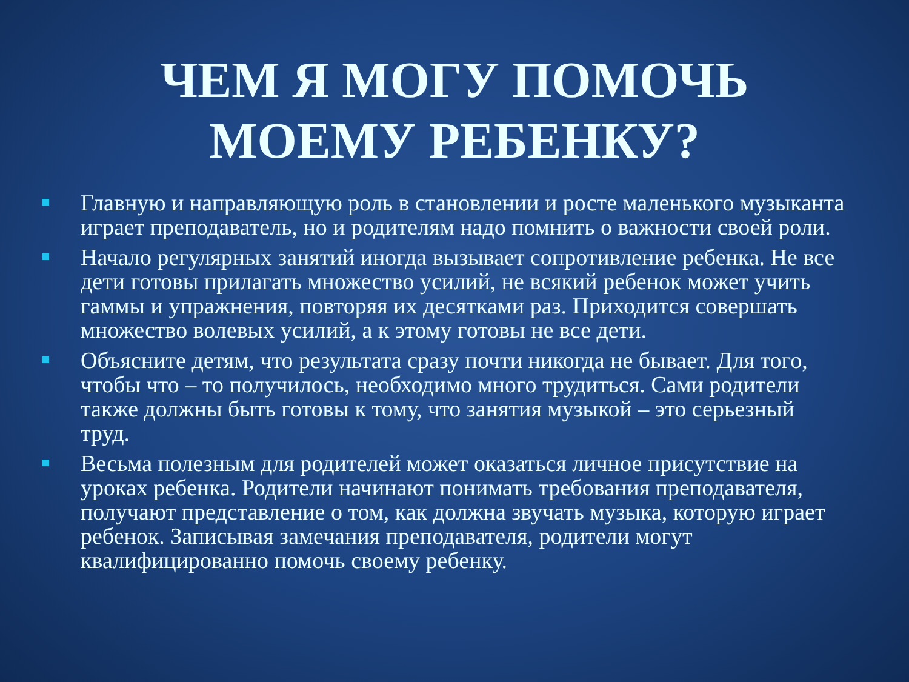ЧЕМ Я МОГУ ПОМОЧЬ
МОЕМУ РЕБЕНКУ?
Главную и направляющую роль в становлении и росте маленького музыканта играет преподаватель, но и родителям надо помнить о важности своей роли.
Начало регулярных занятий иногда вызывает сопротивление ребенка. Не все дети готовы прилагать множество усилий, не всякий ребенок может учить гаммы и упражнения, повторяя их десятками раз. Приходится совершать множество волевых усилий, а к этому готовы не все дети.
Объясните детям, что результата сразу почти никогда не бывает. Для того, чтобы что – то получилось, необходимо много трудиться. Сами родители также должны быть готовы к тому, что занятия музыкой – это серьезный труд.
Весьма полезным для родителей может оказаться личное присутствие на уроках ребенка. Родители начинают понимать требования преподавателя, получают представление о том, как должна звучать музыка, которую играет ребенок. Записывая замечания преподавателя, родители могут квалифицированно помочь своему ребенку.